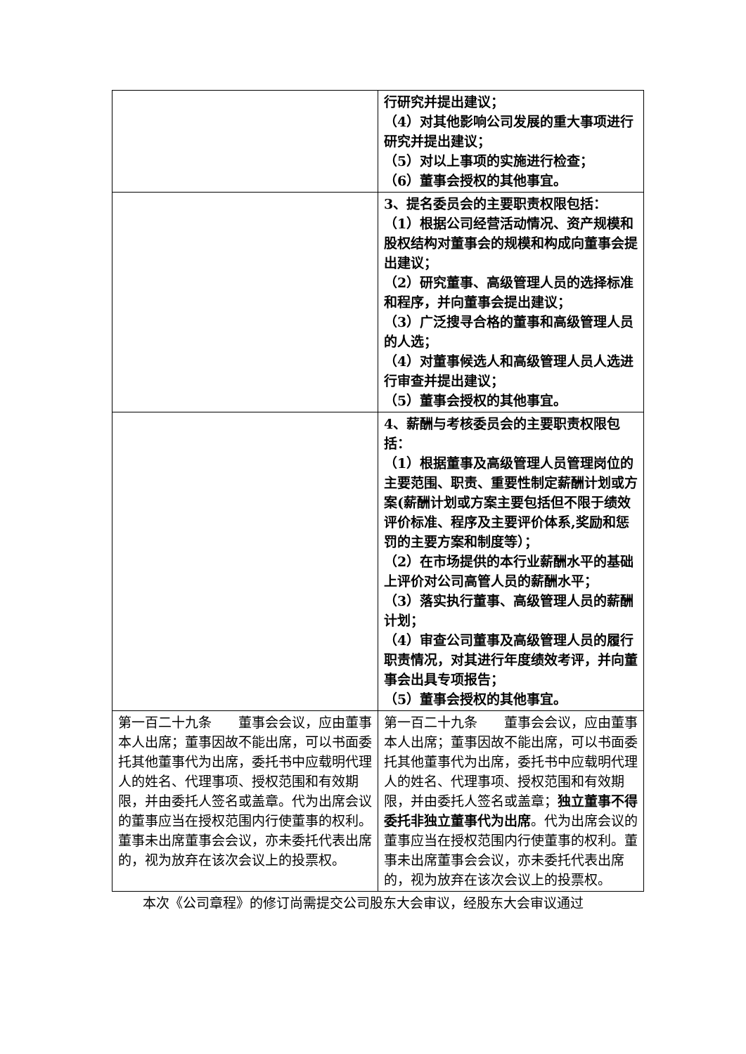| | 行研究并提出建议； （4）对其他影响公司发展的重大事项进行研究并提出建议； （5）对以上事项的实施进行检查； （6）董事会授权的其他事宜。 |
| | 3、提名委员会的主要职责权限包括： （1）根据公司经营活动情况、资产规模和股权结构对董事会的规模和构成向董事会提出建议； （2）研究董事、高级管理人员的选择标准和程序，并向董事会提出建议； （3）广泛搜寻合格的董事和高级管理人员的人选； （4）对董事候选人和高级管理人员人选进行审查并提出建议； （5）董事会授权的其他事宜。 |
| | 4、薪酬与考核委员会的主要职责权限包括： （1）根据董事及高级管理人员管理岗位的主要范围、职责、重要性制定薪酬计划或方案(薪酬计划或方案主要包括但不限于绩效评价标准、程序及主要评价体系,奖励和惩罚的主要方案和制度等）； （2）在市场提供的本行业薪酬水平的基础上评价对公司高管人员的薪酬水平； （3）落实执行董事、高级管理人员的薪酬计划； （4）审查公司董事及高级管理人员的履行职责情况，对其进行年度绩效考评，并向董事会出具专项报告； （5）董事会授权的其他事宜。 |
| 第一百二十九条 董事会会议，应由董事本人出席；董事因故不能出席，可以书面委托其他董事代为出席，委托书中应载明代理人的姓名、代理事项、授权范围和有效期限，并由委托人签名或盖章。代为出席会议的董事应当在授权范围内行使董事的权利。董事未出席董事会会议，亦未委托代表出席的，视为放弃在该次会议上的投票权。 | 第一百二十九条 董事会会议，应由董事本人出席；董事因故不能出席，可以书面委托其他董事代为出席，委托书中应载明代理人的姓名、代理事项、授权范围和有效期限，并由委托人签名或盖章； 独立董事不得委托非独立董事代为出席 。代为出席会议的董事应当在授权范围内行使董事的权利。董事未出席董事会会议，亦未委托代表出席的，视为放弃在该次会议上的投票权。 |
本次《公司章程》的修订尚需提交公司股东大会审议，经股东大会审议通过